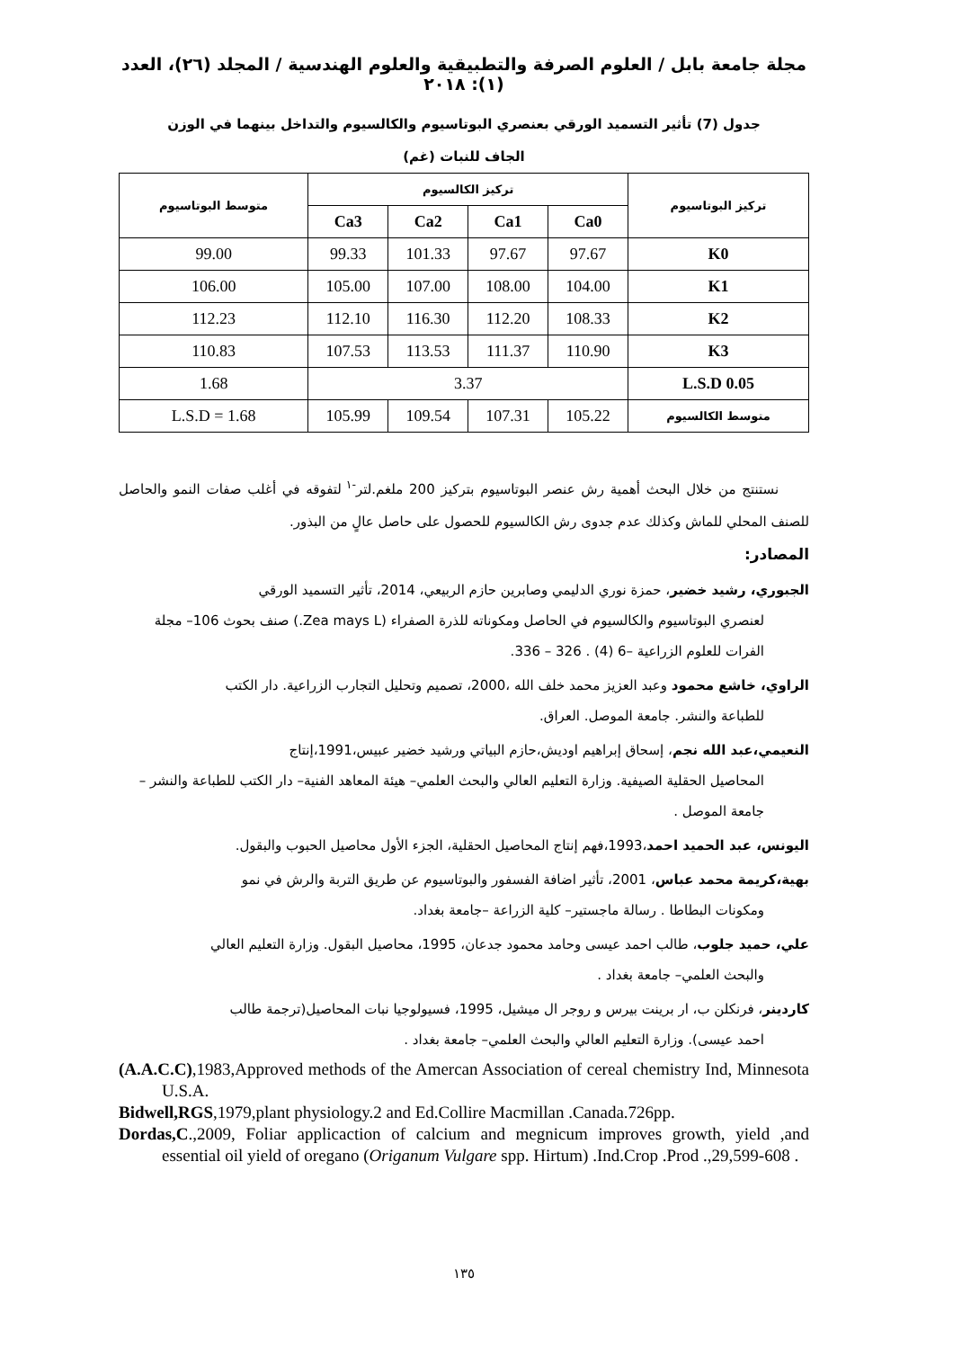مجلة جامعة بابل / العلوم الصرفة والتطبيقية والعلوم الهندسية / المجلد (٢٦)، العدد (١): ٢٠١٨
جدول (7) تأثير التسميد الورقي بعنصري البوتاسيوم والكالسيوم والتداخل بينهما في الوزن الجاف للنبات (غم)
| تركيز البوتاسيوم | تركيز الكالسيوم | | | | متوسط البوتاسيوم |
| --- | --- | --- | --- | --- | --- |
| | Ca0 | Ca1 | Ca2 | Ca3 | |
| K0 | 97.67 | 97.67 | 101.33 | 99.33 | 99.00 |
| K1 | 104.00 | 108.00 | 107.00 | 105.00 | 106.00 |
| K2 | 108.33 | 112.20 | 116.30 | 112.10 | 112.23 |
| K3 | 110.90 | 111.37 | 113.53 | 107.53 | 110.83 |
| L.S.D 0.05 | 3.37 | | | | 1.68 |
| متوسط الكالسيوم | 105.22 | 107.31 | 109.54 | 105.99 | L.S.D = 1.68 |
نستنتج من خلال البحث أهمية رش عنصر البوتاسيوم بتركيز 200 ملغم.لتر<sup>-١</sup> لتفوقه في أغلب صفات النمو والحاصل للصنف المحلي للماش وكذلك عدم جدوى رش الكالسيوم للحصول على حاصل عالٍ من البذور.
المصادر:
الجبوري، رشيد خضير، حمزة نوري الدليمي وصابرين حازم الربيعي، 2014، تأثير التسميد الورقي
لعنصري البوتاسيوم والكالسيوم في الحاصل ومكوناته للذرة الصفراء (Zea mays L.) صنف بحوث 106– مجلة الفرات للعلوم الزراعية –6 (4) . 326 – 336.
الراوي، خاشع محمود وعبد العزيز محمد خلف الله ،2000، تصميم وتحليل التجارب الزراعية. دار الكتب
للطباعة والنشر. جامعة الموصل. العراق.
النعيمي،عبد الله نجم، إسحاق إبراهيم اوديش،حازم البياتي ورشيد خضير عبيس،1991،إنتاج
المحاصيل الحقلية الصيفية. وزارة التعليم العالي والبحث العلمي– هيئة المعاهد الفنية– دار الكتب للطباعة والنشر – جامعة الموصل .
اليونس، عبد الحميد احمد،1993،فهم إنتاج المحاصيل الحقلية، الجزء الأول محاصيل الحبوب والبقول.
بهية،كريمة محمد عباس، 2001، تأثير اضافة الفسفور والبوتاسيوم عن طريق التربة والرش في نمو
ومكونات البطاطا . رسالة ماجستير– كلية الزراعة –جامعة بغداد.
علي، حميد جلوب، طالب احمد عيسى وحامد محمود جدعان، 1995، محاصيل البقول. وزارة التعليم العالي
والبحث العلمي– جامعة بغداد .
كاردينر، فرنكلن ب، ار برينت بيرس و روجر ال ميشيل، 1995، فسيولوجيا نبات المحاصيل(ترجمة طالب
احمد عيسى). وزارة التعليم العالي والبحث العلمي– جامعة بغداد .
(A.A.C.C),1983,Approved methods of the Amercan Association of cereal chemistry Ind, Minnesota U.S.A.
Bidwell,RGS,1979,plant physiology.2 and Ed.Collire Macmillan .Canada.726pp.
Dordas,C.,2009, Foliar applicaction of calcium and megnicum improves growth, yield ,and essential oil yield of oregano (Origanum Vulgare spp. Hirtum) .Ind.Crop .Prod .,29,599-608 .
١٣٥